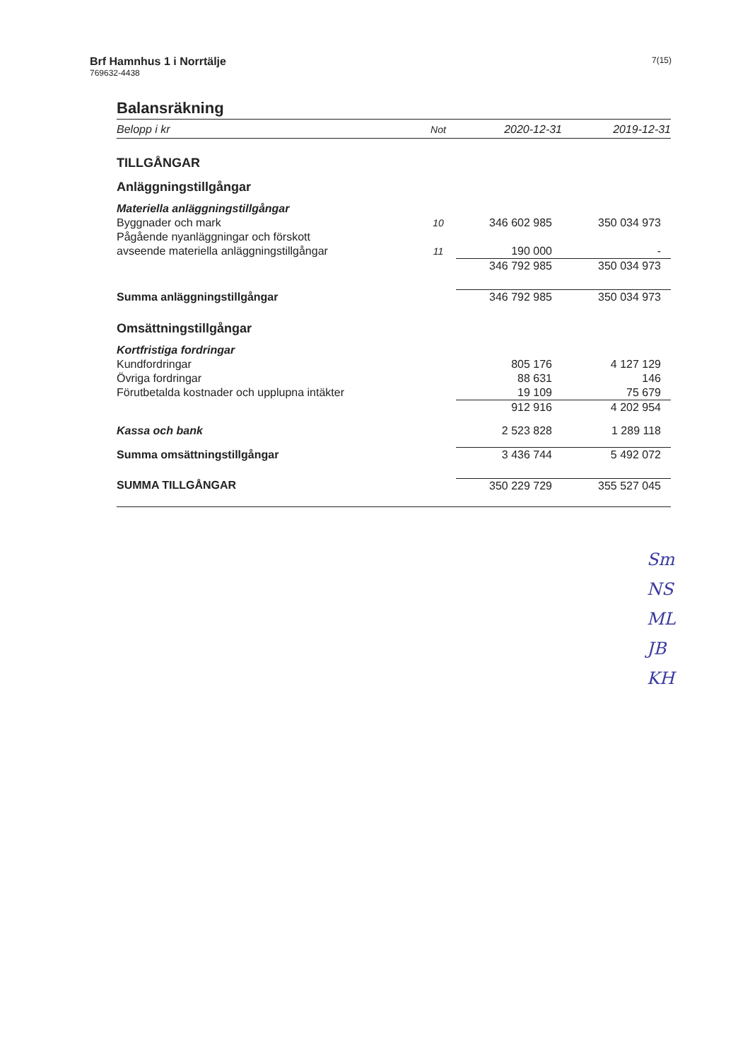Brf Hamnhus 1 i Norrtälje
769632-4438
7(15)
Balansräkning
| Belopp i kr | Not | 2020-12-31 | 2019-12-31 |
| --- | --- | --- | --- |
| TILLGÅNGAR | | | |
| Anläggningstillgångar | | | |
| Materiella anläggningstillgångar | | | |
| Byggnader och mark | 10 | 346 602 985 | 350 034 973 |
| Pågående nyanläggningar och förskott | | | |
| avseende materiella anläggningstillgångar | 11 | 190 000 | - |
| | | 346 792 985 | 350 034 973 |
| Summa anläggningstillgångar | | 346 792 985 | 350 034 973 |
| Omsättningstillgångar | | | |
| Kortfristiga fordringar | | | |
| Kundfordringar | | 805 176 | 4 127 129 |
| Övriga fordringar | | 88 631 | 146 |
| Förutbetalda kostnader och upplupna intäkter | | 19 109 | 75 679 |
| | | 912 916 | 4 202 954 |
| Kassa och bank | | 2 523 828 | 1 289 118 |
| Summa omsättningstillgångar | | 3 436 744 | 5 492 072 |
| SUMMA TILLGÅNGAR | | 350 229 729 | 355 527 045 |
Sm
NS
ML
JB
KH